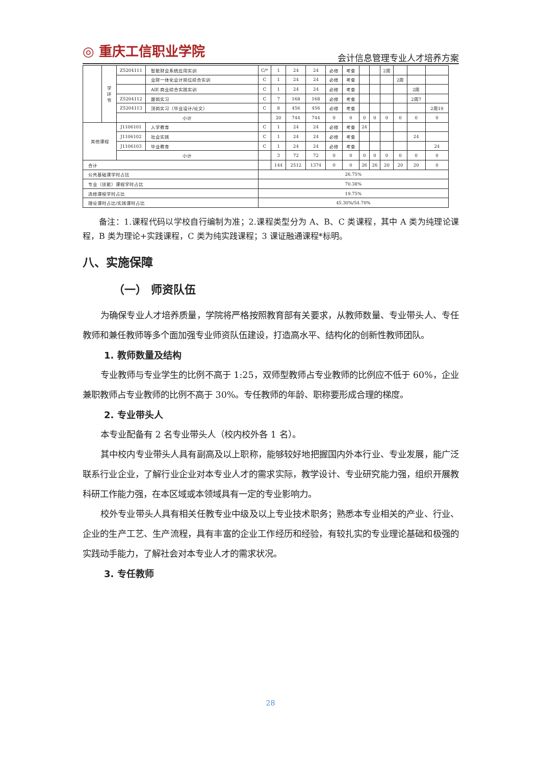◎ 重庆工信职业学院 会计信息管理专业人才培养方案
| | 学 环 节 | Z5204111 | 智能财会系统应用实训 | C/* | 1 | 24 | 24 | 必修 | 考查 | | | 2周 | | | |
| | | | 业财一体化会计岗位综合实训 | C | 1 | 24 | 24 | 必修 | 考查 | | | | 2周 | | |
| | | | AIE 商业综合实践实训 | C | 1 | 24 | 24 | 必修 | 考查 | | | | | 2周 | |
| | | Z5204112 | 跟岗实习 | C | 7 | 168 | 168 | 必修 | 考查 | | | | | 2周7 | |
| | | Z5204113 | 顶岗实习（毕业设计/论文） | C | 8 | 456 | 456 | 必修 | 考查 | | | | | | 2周19 |
| | | 小计 | | | 20 | 744 | 744 | 0 | 0 | 0 | 0 | 0 | 0 | 0 | 0 |
| 其他课程 | | J1106101 | 入学教育 | C | 1 | 24 | 24 | 必修 | 考查 | 24 | | | | | |
| | | J1106102 | 社会实践 | C | 1 | 24 | 24 | 必修 | 考查 | | | | | 24 | |
| | | J1106103 | 毕业教育 | C | 1 | 24 | 24 | 必修 | 考查 | | | | | | 24 |
| | | 小计 | | | 3 | 72 | 72 | 0 | 0 | 0 | 0 | 0 | 0 | 0 | 0 |
| 合计 | | | | | 144 | 2512 | 1374 | 0 | 0 | 26 | 26 | 20 | 20 | 20 | 0 |
| 公共基础课学时占比 | | | | 26.75% | | | | | | | | | | | |
| 专业（技能）课程学时占比 | | | | 70.38% | | | | | | | | | | | |
| 选修课程学时占比 | | | | 19.75% | | | | | | | | | | | |
| 理论课时占比/实践课时占比 | | | | 45.30%/54.70% | | | | | | | | | | | |
备注：1.课程代码以学校自行编制为准；2.课程类型分为 A、B、C 类课程，其中 A 类为纯理论课程，B 类为理论+实践课程，C 类为纯实践课程；3 课证融通课程*标明。
八、实施保障
（一） 师资队伍
为确保专业人才培养质量，学院将严格按照教育部有关要求，从教师数量、专业带头人、专任教师和兼任教师等多个面加强专业师资队伍建设，打造高水平、结构化的创新性教师团队。
1. 教师数量及结构
专业教师与专业学生的比例不高于 1:25，双师型教师占专业教师的比例应不低于 60%，企业兼职教师占专业教师的比例不高于 30%。专任教师的年龄、职称要形成合理的梯度。
2. 专业带头人
本专业配备有 2 名专业带头人（校内校外各 1 名）。
其中校内专业带头人具有副高及以上职称，能够较好地把握国内外本行业、专业发展，能广泛联系行业企业，了解行业企业对本专业人才的需求实际，教学设计、专业研究能力强，组织开展教科研工作能力强，在本区域或本领域具有一定的专业影响力。
校外专业带头人具有相关任教专业中级及以上专业技术职务；熟悉本专业相关的产业、行业、企业的生产工艺、生产流程，具有丰富的企业工作经历和经验，有较扎实的专业理论基础和极强的实践动手能力，了解社会对本专业人才的需求状况。
3. 专任教师
28